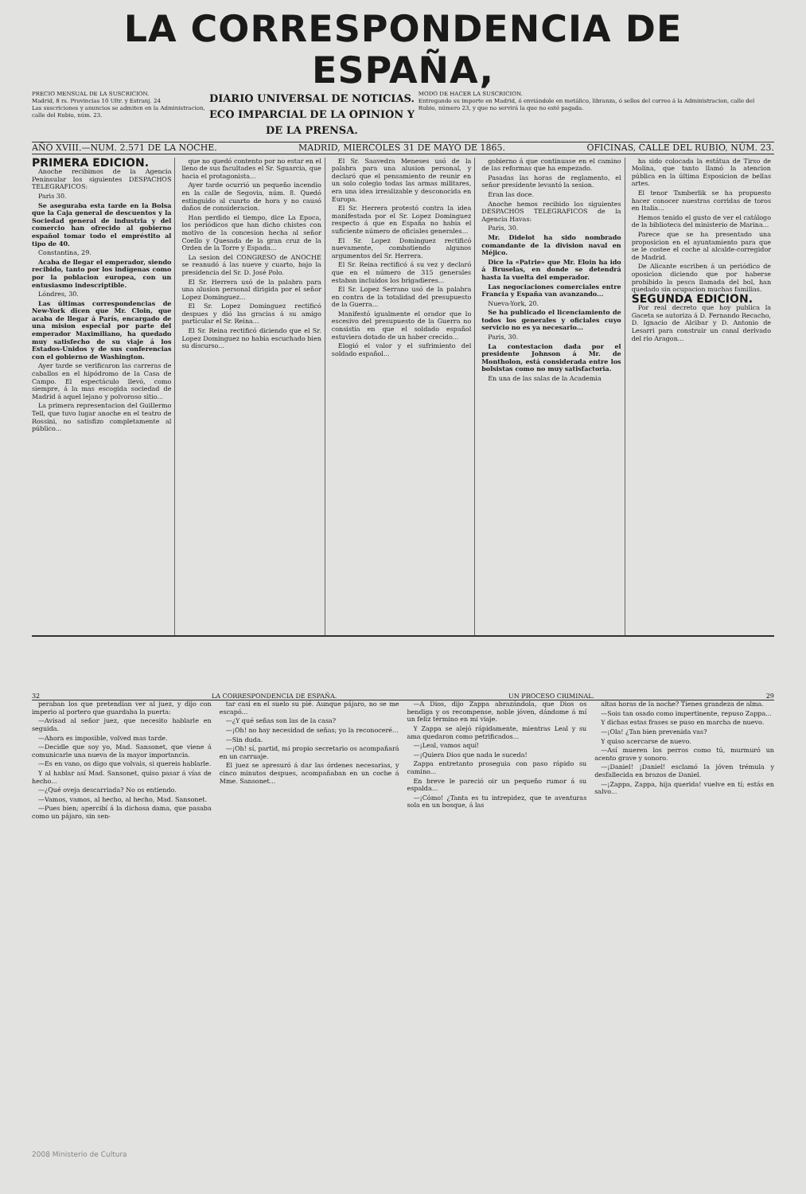LA CORRESPONDENCIA DE ESPAÑA,
PRECIO MENSUAL DE LA SUSCRICION.
Madrid, 8 rs. Provincias 10 Ultr. y Estranj. 24
Las suscriciones y anuncios se admiten en la Administracion, calle del Rubio, núm. 23.
DIARIO UNIVERSAL DE NOTICIAS.
ECO IMPARCIAL DE LA OPINION Y DE LA PRENSA.
MODO DE HACER LA SUSCRICION.
Entregando su importe en Madrid, ó enviándole en metálico, libranza, ó sellos del correo á la Administracion, calle del Rubio, número 23, y que no servirá la que no esté pagada.
AÑO XVIII.—NUM. 2.571 DE LA NOCHE. MADRID, MIERCOLES 31 DE MAYO DE 1865. OFICINAS, CALLE DEL RUBIO, NÚM. 23.
PRIMERA EDICION.
Anoche recibimos de la Agencia Peninsular los siguientes DESPACHOS TELEGRAFICOS:
Paris 30.
Se aseguraba esta tarde en la Bolsa que la Caja general de descuentos y la Sociedad general de industria y del comercio han ofrecido al gobierno español tomar todo el empréstito al tipo de 40.
Constantina, 29.
Acaba de llegar el emperador, siendo recibido, tanto por los indígenas como por la poblacion europea, con un entusiasmo indescriptible.
Lóndres, 30.
Las últimas correspondencias de New-York dicen que Mr. Cloin, que acaba de llegar á París, encargado de una mision especial por parte del emperador Maximiliano, ha quedado muy satisfecho de su viaje á los Estados-Unidos y de sus conferencias con el gobierno de Washington.
Ayer tarde se verificaron las carreras de caballos en el hipódromo de la Casa de Campo. El espectáculo llevó, como siempre, á la mas escogida sociedad de Madrid á aquel lejano y polvoroso sitio...
La primera representacion del Guillermo Tell, que tuvo lugar anoche en el teatro de Rossini, no satisfizo completamente al público...
que no quedó contento por no estar en el lleno de sus facultades el Sr. Sguarcia, que hacia el protagonista...
Ayer tarde ocurrió un pequeño incendio en la calle de Segovia, núm. 8. Quedó estinguido al cuarto de hora y no causó daños de consideracion.
Han perdido el tiempo, dice La Epoca, los periódicos que han dicho chistes con motivo de la concesion hecha al señor Coello y Quesada de la gran cruz de la Orden de la Torre y Espada...
La sesion del CONGRESO de ANOCHE se reanudó á las nueve y cuarto, bajo la presidencia del Sr. D. José Polo.
El Sr. Herrera usó de la palabra para una alusion personal dirigida por el señor Lopez Dominguez...
El Sr. Lopez Dominguez rectificó despues y dió las gracias á su amigo particular el Sr. Reina...
El Sr. Reina rectificó diciendo que el Sr. Lopez Dominguez no habia escuchado bien su discurso...
El Sr. Saavedra Meneses usó de la palabra para una alusion personal, y declaró que el pensamiento de reunir en un solo colegio todas las armas militares, era una idea irrealizable y desconocida en Europa.
El Sr. Herrera protestó contra la idea manifestada por el Sr. Lopez Dominguez respecto á que en España no habia el suficiente número de oficiales generales...
El Sr. Lopez Dominguez rectificó nuevamente, combatiendo algunos argumentos del Sr. Herrera.
El Sr. Reina rectificó á su vez y declaró que en el número de 315 generales estaban incluidos los brigadieres...
El Sr. Lopez Serrano usó de la palabra en contra de la totalidad del presupuesto de la Guerra...
Manifestó igualmente el orador que lo escesivo del presupuesto de la Guerra no consistia en que el soldado español estuviera dotado de un haber crecido...
Elogió el valor y el sufrimiento del soldado español...
gobierno á que continuase en el camino de las reformas que ha empezado.
Pasadas las horas de reglamento, el señor presidente levantó la sesion.
Eran las doce.
Anoche hemos recibido los siguientes DESPACHOS TELEGRAFICOS de la Agencia Havas:
Paris, 30.
Mr. Didelot ha sido nombrado comandante de la division naval en Méjico.
Dice la «Patrie» que Mr. Eloin ha ido á Bruselas, en donde se detendrá hasta la vuelta del emperador.
Las negociaciones comerciales entre Francia y España van avanzando...
Nueva-York, 20.
Se ha publicado el licenciamiento de todos los generales y oficiales cuyo servicio no es ya necesario...
Paris, 30.
La contestacion dada por el presidente Johnson á Mr. de Montholon, está considerada entre los bolsistas como no muy satisfactoria.
En una de las salas de la Academia
ha sido colocada la estátua de Tirso de Molina, que tanto llamó la atencion pública en la última Esposicion de bellas artes.
El tenor Tamberlik se ha propuesto hacer conocer nuestras corridas de toros en Italia...
Hemos tenido el gusto de ver el catálogo de la biblioteca del ministerio de Marina...
Parece que se ha presentado una proposicion en el ayuntamiento para que se le costee el coche al alcalde-corregidor de Madrid.
De Alicante escriben á un periódico de oposicion diciendo que por haberse prohibido la pesca llamada del bol, han quedado sin ocupacion muchas familias.
SEGUNDA EDICION.
Por real decreto que hoy publica la Gaceta se autoriza á D. Fernando Recacho, D. Ignacio de Alcibar y D. Antonio de Lesarri para construir un canal derivado del rio Aragon...
32 LA CORRESPONDENCIA DE ESPAÑA. UN PROCESO CRIMINAL. 29
peraban los que pretendian ver al juez, y dijo con imperio al portero que guardaba la puerta:
—Avisad al señor juez, que necesito hablarle en seguida.
—Ahora es imposible, volved mas tarde.
—Decidle que soy yo, Mad. Sansonet, que viene á comunicarle una nueva de la mayor importancia.
—Es en vano, os digo que volvais, si quereis hablarle.
Y al hablar así Mad. Sansonet, quiso pasar á vías de hecho...
—¿Qué oveja descarriada? No os entiendo.
—Vamos, vamos, al hecho, al hecho, Mad. Sansonet.
—Pues bien; apercibí á la dichosa dama, que pasaba como un pájaro, sin sen-
tar casi en el suelo su pié. Aunque pájaro, no se me escapó...
—¿Y qué señas son las de la casa?
—¡Oh! no hay necesidad de señas; yo la reconoceré...
—Sin duda.
—¡Oh! sí, partid, mi propio secretario os acompañará en un carruaje.
El juez se apresuró á dar las órdenes necesarias, y cinco minutos despues, acompañaban en un coche á Mme. Sansonet...
—A Dios, dijo Zappa abrazándola, que Dios os bendiga y os recompense, noble jóven, dándome á mí un feliz término en mi viaje.
Y Zappa se alejó rápidamente, mientras Leal y su ama quedaron como petrificados...
—¡Leal, vamos aquí!
—¡Quiera Dios que nada le suceda!
Zappa entretanto proseguia con paso rápido su camino...
En breve le pareció oir un pequeño rumor á su espalda...
—¡Cómo! ¿Tanta es tu intrepidez, que te aventuras sola en un bosque, á las
altas horas de la noche? Tienes grandeza de alma.
—Sois tan osado como impertinente, repuso Zappa...
Y dichas estas frases se puso en marcha de nuevo.
—¡Ola! ¿Tan bien prevenida vas?
Y quiso acercarse de nuevo.
—Así mueren los perros como tú, murmuró un acento grave y sonoro.
—¡Daniel! ¡Daniel! esclamó la jóven trémula y desfallecida en brazos de Daniel.
—¡Zappa, Zappa, hija querida! vuelve en tí; estás en salvo...
2008 Ministerio de Cultura